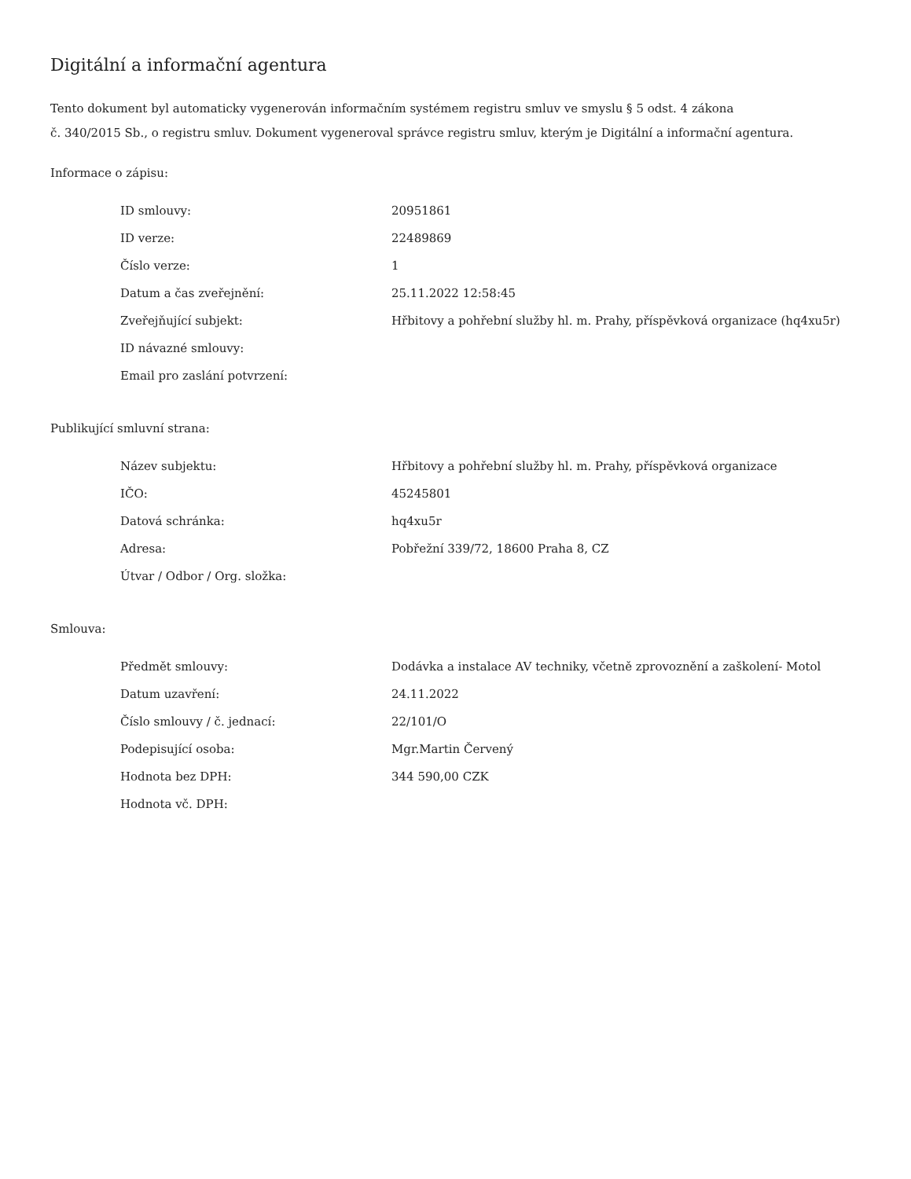Digitální a informační agentura
Tento dokument byl automaticky vygenerován informačním systémem registru smluv ve smyslu § 5 odst. 4 zákona
č. 340/2015 Sb., o registru smluv. Dokument vygeneroval správce registru smluv, kterým je Digitální a informační agentura.
Informace o zápisu:
| ID smlouvy: | 20951861 |
| ID verze: | 22489869 |
| Číslo verze: | 1 |
| Datum a čas zveřejnění: | 25.11.2022 12:58:45 |
| Zveřejňující subjekt: | Hřbitovy a pohřební služby hl. m. Prahy, příspěvková organizace (hq4xu5r) |
| ID návazné smlouvy: | |
| Email pro zaslání potvrzení: | |
Publikující smluvní strana:
| Název subjektu: | Hřbitovy a pohřební služby hl. m. Prahy, příspěvková organizace |
| IČO: | 45245801 |
| Datová schránka: | hq4xu5r |
| Adresa: | Pobřežní 339/72, 18600 Praha 8, CZ |
| Útvar / Odbor / Org. složka: | |
Smlouva:
| Předmět smlouvy: | Dodávka a instalace AV techniky, včetně zprovoznění a zaškolení- Motol |
| Datum uzavření: | 24.11.2022 |
| Číslo smlouvy / č. jednací: | 22/101/O |
| Podepisující osoba: | Mgr.Martin Červený |
| Hodnota bez DPH: | 344 590,00 CZK |
| Hodnota vč. DPH: | |